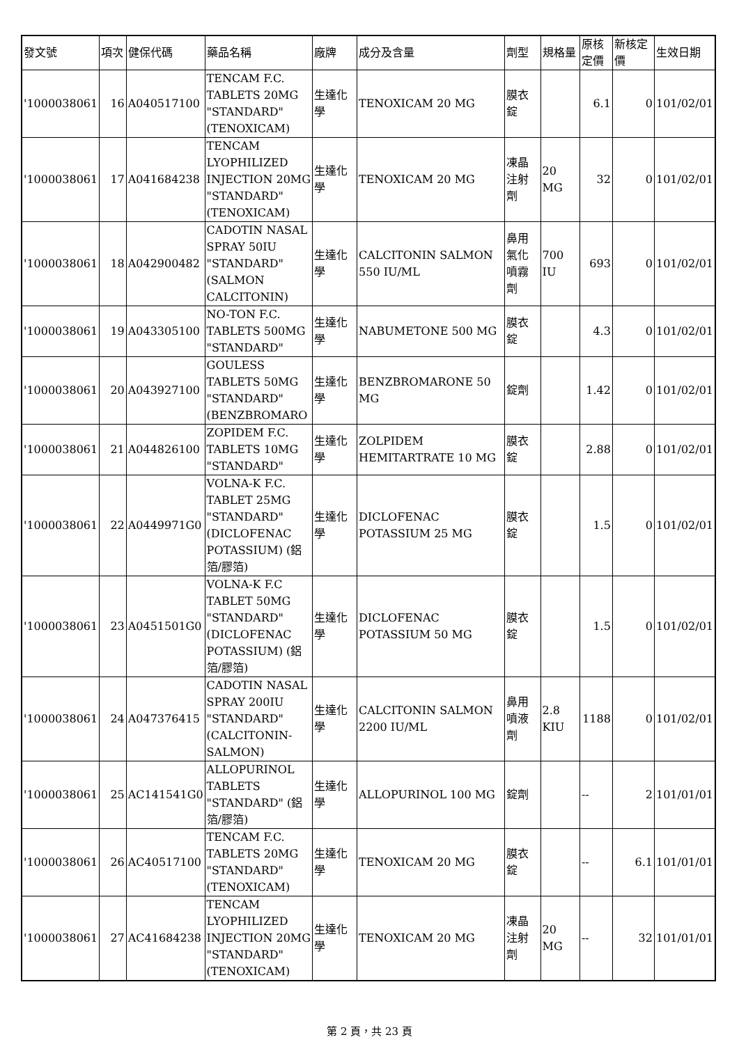| 發文號 | 項次 | 健保代碼 | 藥品名稱 | 廠牌 | 成分及含量 | 劑型 | 規格量 | 原核定價 | 新核定價 | 生效日期 |
| --- | --- | --- | --- | --- | --- | --- | --- | --- | --- | --- |
| '1000038061 | 16 | A040517100 | TENCAM F.C. TABLETS 20MG "STANDARD" (TENOXICAM) | 生達化學 | TENOXICAM 20 MG | 膜衣錠 | | 6.1 | 0 | 101/02/01 |
| '1000038061 | 17 | A041684238 | TENCAM LYOPHILIZED INJECTION 20MG "STANDARD" (TENOXICAM) | 生達化學 | TENOXICAM 20 MG | 凍晶注射劑 | 20 MG | 32 | 0 | 101/02/01 |
| '1000038061 | 18 | A042900482 | CADOTIN NASAL SPRAY 50IU "STANDARD" (SALMON CALCITONIN) | 生達化學 | CALCITONIN SALMON 550 IU/ML | 鼻用氣化噴霧劑 | 700 IU | 693 | 0 | 101/02/01 |
| '1000038061 | 19 | A043305100 | NO-TON F.C. TABLETS 500MG "STANDARD" | 生達化學 | NABUMETONE 500 MG | 膜衣錠 | | 4.3 | 0 | 101/02/01 |
| '1000038061 | 20 | A043927100 | GOULESS TABLETS 50MG "STANDARD" (BENZBROMARO | 生達化學 | BENZBROMARONE 50 MG | 錠劑 | | 1.42 | 0 | 101/02/01 |
| '1000038061 | 21 | A044826100 | ZOPIDEM F.C. TABLETS 10MG "STANDARD" | 生達化學 | ZOLPIDEM HEMITARTRATE 10 MG | 膜衣錠 | | 2.88 | 0 | 101/02/01 |
| '1000038061 | 22 | A0449971G0 | VOLNA-K F.C. TABLET 25MG "STANDARD" (DICLOFENAC POTASSIUM) (鋁箔/膠箔) | 生達化學 | DICLOFENAC POTASSIUM 25 MG | 膜衣錠 | | 1.5 | 0 | 101/02/01 |
| '1000038061 | 23 | A0451501G0 | VOLNA-K F.C TABLET 50MG "STANDARD" (DICLOFENAC POTASSIUM) (鋁箔/膠箔) | 生達化學 | DICLOFENAC POTASSIUM 50 MG | 膜衣錠 | | 1.5 | 0 | 101/02/01 |
| '1000038061 | 24 | A047376415 | CADOTIN NASAL SPRAY 200IU "STANDARD" (CALCITONIN-SALMON) | 生達化學 | CALCITONIN SALMON 2200 IU/ML | 鼻用噴液劑 | 2.8 KIU | 1188 | 0 | 101/02/01 |
| '1000038061 | 25 | AC141541G0 | ALLOPURINOL TABLETS "STANDARD" (鋁箔/膠箔) | 生達化學 | ALLOPURINOL 100 MG | 錠劑 | | -- | 2 | 101/01/01 |
| '1000038061 | 26 | AC40517100 | TENCAM F.C. TABLETS 20MG "STANDARD" (TENOXICAM) | 生達化學 | TENOXICAM 20 MG | 膜衣錠 | | -- | 6.1 | 101/01/01 |
| '1000038061 | 27 | AC41684238 | TENCAM LYOPHILIZED INJECTION 20MG "STANDARD" (TENOXICAM) | 生達化學 | TENOXICAM 20 MG | 凍晶注射劑 | 20 MG | -- | 32 | 101/01/01 |
第 2 頁，共 23 頁